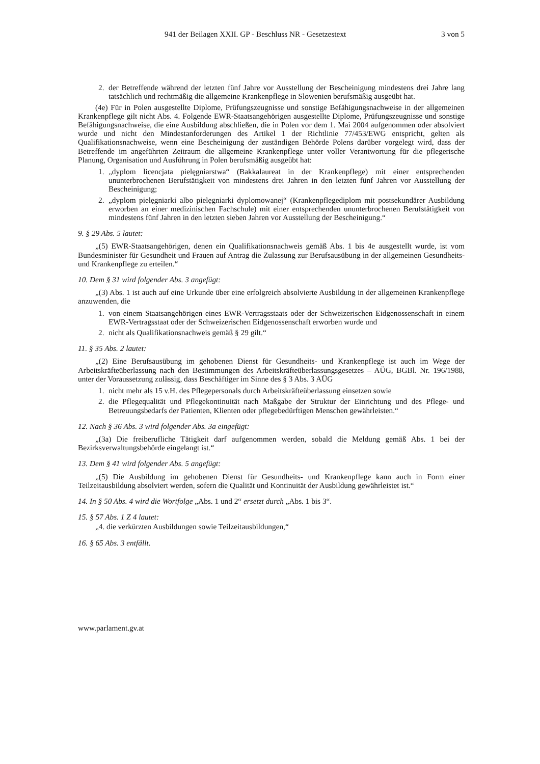941 der Beilagen XXII. GP - Beschluss NR - Gesetzestext 3 von 5
2. der Betreffende während der letzten fünf Jahre vor Ausstellung der Bescheinigung mindestens drei Jahre lang tatsächlich und rechtmäßig die allgemeine Krankenpflege in Slowenien berufsmäßig ausgeübt hat.
(4e) Für in Polen ausgestellte Diplome, Prüfungszeugnisse und sonstige Befähigungsnachweise in der allgemeinen Krankenpflege gilt nicht Abs. 4. Folgende EWR-Staatsangehörigen ausgestellte Diplome, Prüfungszeugnisse und sonstige Befähigungsnachweise, die eine Ausbildung abschließen, die in Polen vor dem 1. Mai 2004 aufgenommen oder absolviert wurde und nicht den Mindestanforderungen des Artikel 1 der Richtlinie 77/453/EWG entspricht, gelten als Qualifikationsnachweise, wenn eine Bescheinigung der zuständigen Behörde Polens darüber vorgelegt wird, dass der Betreffende im angeführten Zeitraum die allgemeine Krankenpflege unter voller Verantwortung für die pflegerische Planung, Organisation und Ausführung in Polen berufsmäßig ausgeübt hat:
1. „dyplom licencjata pielęgniarstwa“ (Bakkalaureat in der Krankenpflege) mit einer entsprechenden ununterbrochenen Berufstätigkeit von mindestens drei Jahren in den letzten fünf Jahren vor Ausstellung der Bescheinigung;
2. „dyplom pielęgniarki albo pielęgniarki dyplomowanej“ (Krankenpflegediplom mit postsekundärer Ausbildung erworben an einer medizinischen Fachschule) mit einer entsprechenden ununterbrochenen Berufstätigkeit von mindestens fünf Jahren in den letzten sieben Jahren vor Ausstellung der Bescheinigung.“
9. § 29 Abs. 5 lautet:
„(5) EWR-Staatsangehörigen, denen ein Qualifikationsnachweis gemäß Abs. 1 bis 4e ausgestellt wurde, ist vom Bundesminister für Gesundheit und Frauen auf Antrag die Zulassung zur Berufsausübung in der allgemeinen Gesundheits- und Krankenpflege zu erteilen.“
10. Dem § 31 wird folgender Abs. 3 angefügt:
„(3) Abs. 1 ist auch auf eine Urkunde über eine erfolgreich absolvierte Ausbildung in der allgemeinen Krankenpflege anzuwenden, die
1. von einem Staatsangehörigen eines EWR-Vertragsstaats oder der Schweizerischen Eidgenossenschaft in einem EWR-Vertragsstaat oder der Schweizerischen Eidgenossenschaft erworben wurde und
2. nicht als Qualifikationsnachweis gemäß § 29 gilt.“
11. § 35 Abs. 2 lautet:
„(2) Eine Berufsausübung im gehobenen Dienst für Gesundheits- und Krankenpflege ist auch im Wege der Arbeitskräfteüberlassung nach den Bestimmungen des Arbeitskräfteüberlassungsgesetzes – AÜG, BGBl. Nr. 196/1988, unter der Voraussetzung zulässig, dass Beschäftiger im Sinne des § 3 Abs. 3 AÜG
1. nicht mehr als 15 v.H. des Pflegepersonals durch Arbeitskräfteüberlassung einsetzen sowie
2. die Pflegequalität und Pflegekontinuität nach Maßgabe der Struktur der Einrichtung und des Pflege- und Betreuungsbedarfs der Patienten, Klienten oder pflegebedürftigen Menschen gewährleisten.“
12. Nach § 36 Abs. 3 wird folgender Abs. 3a eingefügt:
„(3a) Die freiberufliche Tätigkeit darf aufgenommen werden, sobald die Meldung gemäß Abs. 1 bei der Bezirksverwaltungsbehörde eingelangt ist.“
13. Dem § 41 wird folgender Abs. 5 angefügt:
„(5) Die Ausbildung im gehobenen Dienst für Gesundheits- und Krankenpflege kann auch in Form einer Teilzeitausbildung absolviert werden, sofern die Qualität und Kontinuität der Ausbildung gewährleistet ist.“
14. In § 50 Abs. 4 wird die Wortfolge „Abs. 1 und 2“ ersetzt durch „Abs. 1 bis 3“.
15. § 57 Abs. 1 Z 4 lautet:
„4. die verkürzten Ausbildungen sowie Teilzeitausbildungen,“
16. § 65 Abs. 3 entfällt.
www.parlament.gv.at